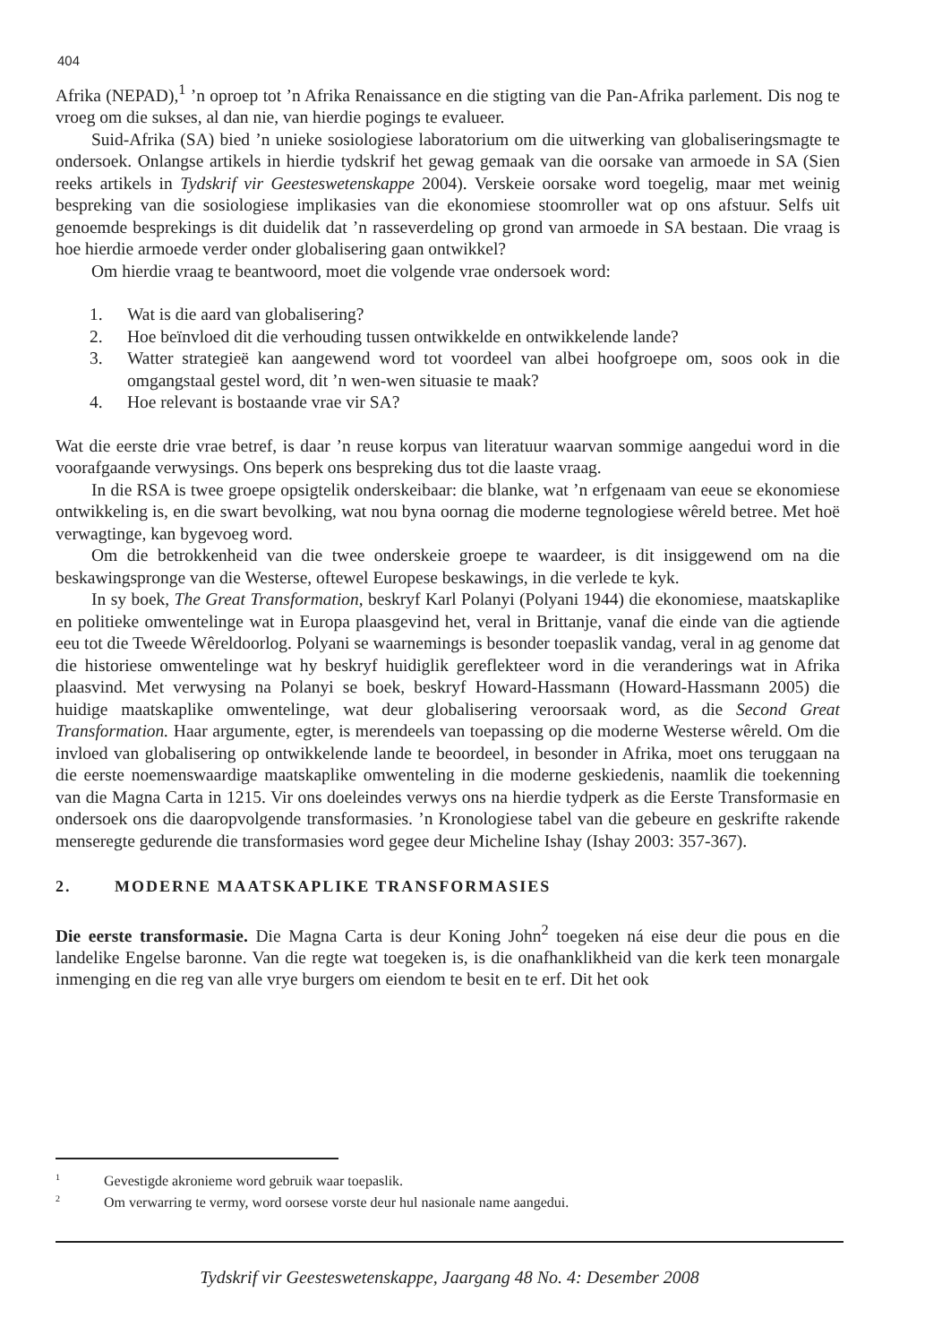404
Afrika (NEPAD),<sup>1</sup> ’n oproep tot ’n Afrika Renaissance en die stigting van die Pan-Afrika parlement. Dis nog te vroeg om die sukses, al dan nie, van hierdie pogings te evalueer.
Suid-Afrika (SA) bied ’n unieke sosiologiese laboratorium om die uitwerking van globaliseringsmagte te ondersoek. Onlangse artikels in hierdie tydskrif het gewag gemaak van die oorsake van armoede in SA (Sien reeks artikels in Tydskrif vir Geesteswetenskappe 2004). Verskeie oorsake word toegelig, maar met weinig bespreking van die sosiologiese implikasies van die ekonomiese stoomroller wat op ons afstuur. Selfs uit genoemde besprekings is dit duidelik dat ’n rasseverdeling op grond van armoede in SA bestaan. Die vraag is hoe hierdie armoede verder onder globalisering gaan ontwikkel?
Om hierdie vraag te beantwoord, moet die volgende vrae ondersoek word:
1. Wat is die aard van globalisering?
2. Hoe beïnvloed dit die verhouding tussen ontwikkelde en ontwikkelende lande?
3. Watter strategieë kan aangewend word tot voordeel van albei hoofgroepe om, soos ook in die omgangstaal gestel word, dit ’n wen-wen situasie te maak?
4. Hoe relevant is bostaande vrae vir SA?
Wat die eerste drie vrae betref, is daar ’n reuse korpus van literatuur waarvan sommige aangedui word in die voorafgaande verwysings. Ons beperk ons bespreking dus tot die laaste vraag.
In die RSA is twee groepe opsigtelik onderskeibaar: die blanke, wat ’n erfgenaam van eeue se ekonomiese ontwikkeling is, en die swart bevolking, wat nou byna oornag die moderne tegnologiese wêreld betree. Met hoë verwagtinge, kan bygevoeg word.
Om die betrokkenheid van die twee onderskeie groepe te waardeer, is dit insiggewend om na die beskawingspronge van die Westerse, oftewel Europese beskawings, in die verlede te kyk.
In sy boek, The Great Transformation, beskryf Karl Polanyi (Polyani 1944) die ekonomiese, maatskaplike en politieke omwentelinge wat in Europa plaasgevind het, veral in Brittanje, vanaf die einde van die agtiende eeu tot die Tweede Wêreldoorlog. Polyani se waarnemings is besonder toepaslik vandag, veral in ag genome dat die historiese omwentelinge wat hy beskryf huidiglik gereflekteer word in die veranderings wat in Afrika plaasvind. Met verwysing na Polanyi se boek, beskryf Howard-Hassmann (Howard-Hassmann 2005) die huidige maatskaplike omwentelinge, wat deur globalisering veroorsaak word, as die Second Great Transformation. Haar argumente, egter, is merendeels van toepassing op die moderne Westerse wêreld. Om die invloed van globalisering op ontwikkelende lande te beoordeel, in besonder in Afrika, moet ons teruggaan na die eerste noemenswaardige maatskaplike omwenteling in die moderne geskiedenis, naamlik die toekenning van die Magna Carta in 1215. Vir ons doeleindes verwys ons na hierdie tydperk as die Eerste Transformasie en ondersoek ons die daaropvolgende transformasies. ’n Kronologiese tabel van die gebeure en geskrifte rakende menseregte gedurende die transformasies word gegee deur Micheline Ishay (Ishay 2003: 357-367).
2. MODERNE MAATSKAPLIKE TRANSFORMASIES
Die eerste transformasie. Die Magna Carta is deur Koning John<sup>2</sup> toegeken ná eise deur die pous en die landelike Engelse baronne. Van die regte wat toegeken is, is die onafhanklikheid van die kerk teen monargale inmenging en die reg van alle vrye burgers om eiendom te besit en te erf. Dit het ook
<sup>1</sup> Gevestigde akronieme word gebruik waar toepaslik.
<sup>2</sup> Om verwarring te vermy, word oorsese vorste deur hul nasionale name aangedui.
Tydskrif vir Geesteswetenskappe, Jaargang 48 No. 4: Desember 2008